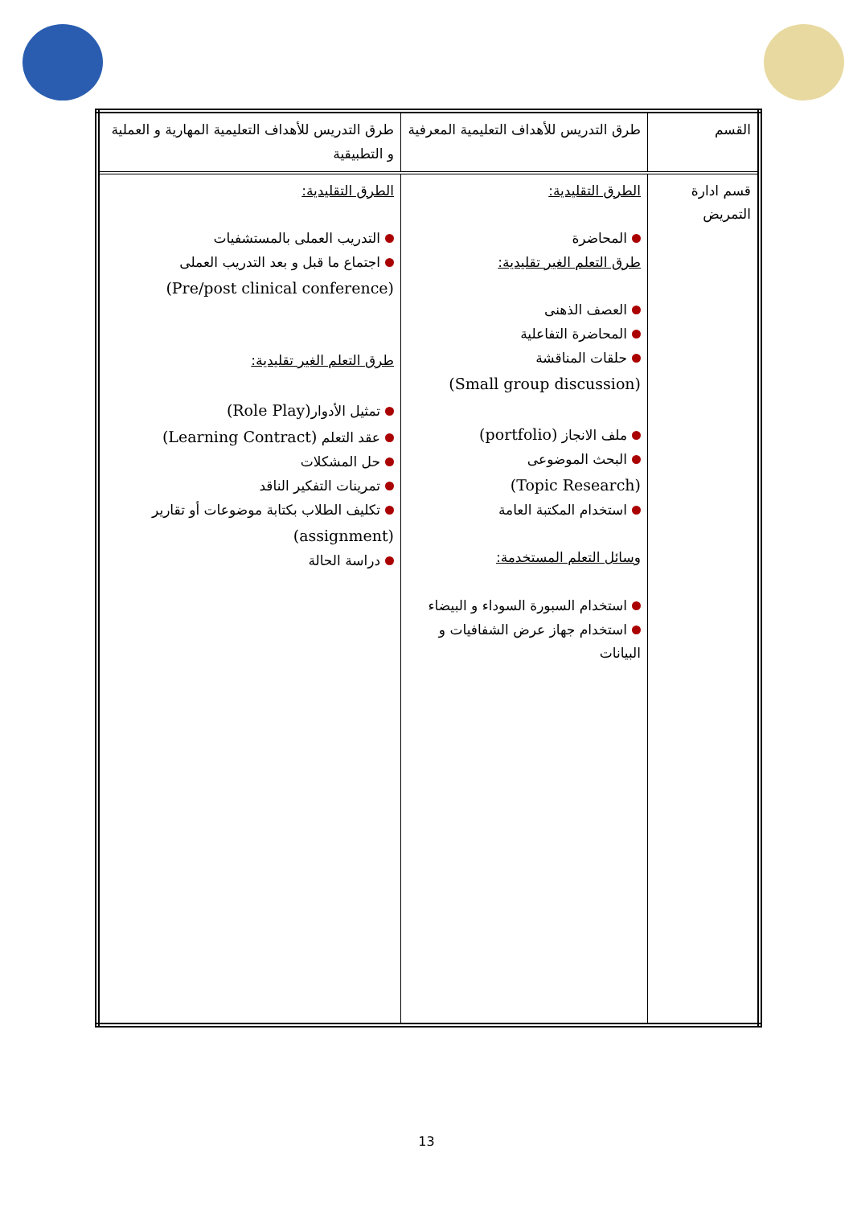| القسم | طرق التدريس للأهداف التعليمية المعرفية | طرق التدريس للأهداف التعليمية المهارية و العملية و التطبيقية |
| قسم ادارة التمريض | الطرق التقليدية: المحاضرة طرق التعلم الغير تقليدية: العصف الذهنى المحاضرة التفاعلية حلقات المناقشة (Small group discussion) ملف الانجاز (portfolio) البحث الموضوعى (Topic Research) استخدام المكتبة العامة وسائل التعلم المستخدمة: استخدام السبورة السوداء و البيضاء استخدام جهاز عرض الشفافيات و البيانات | الطرق التقليدية: التدريب العملى بالمستشفيات اجتماع ما قبل و بعد التدريب العملى (Pre/post clinical conference) طرق التعلم الغير تقليدية: تمثيل الأدوار (Role Play) عقد التعلم (Learning Contract) حل المشكلات تمرينات التفكير الناقد تكليف الطلاب بكتابة موضوعات أو تقارير (assignment) دراسة الحالة |
13